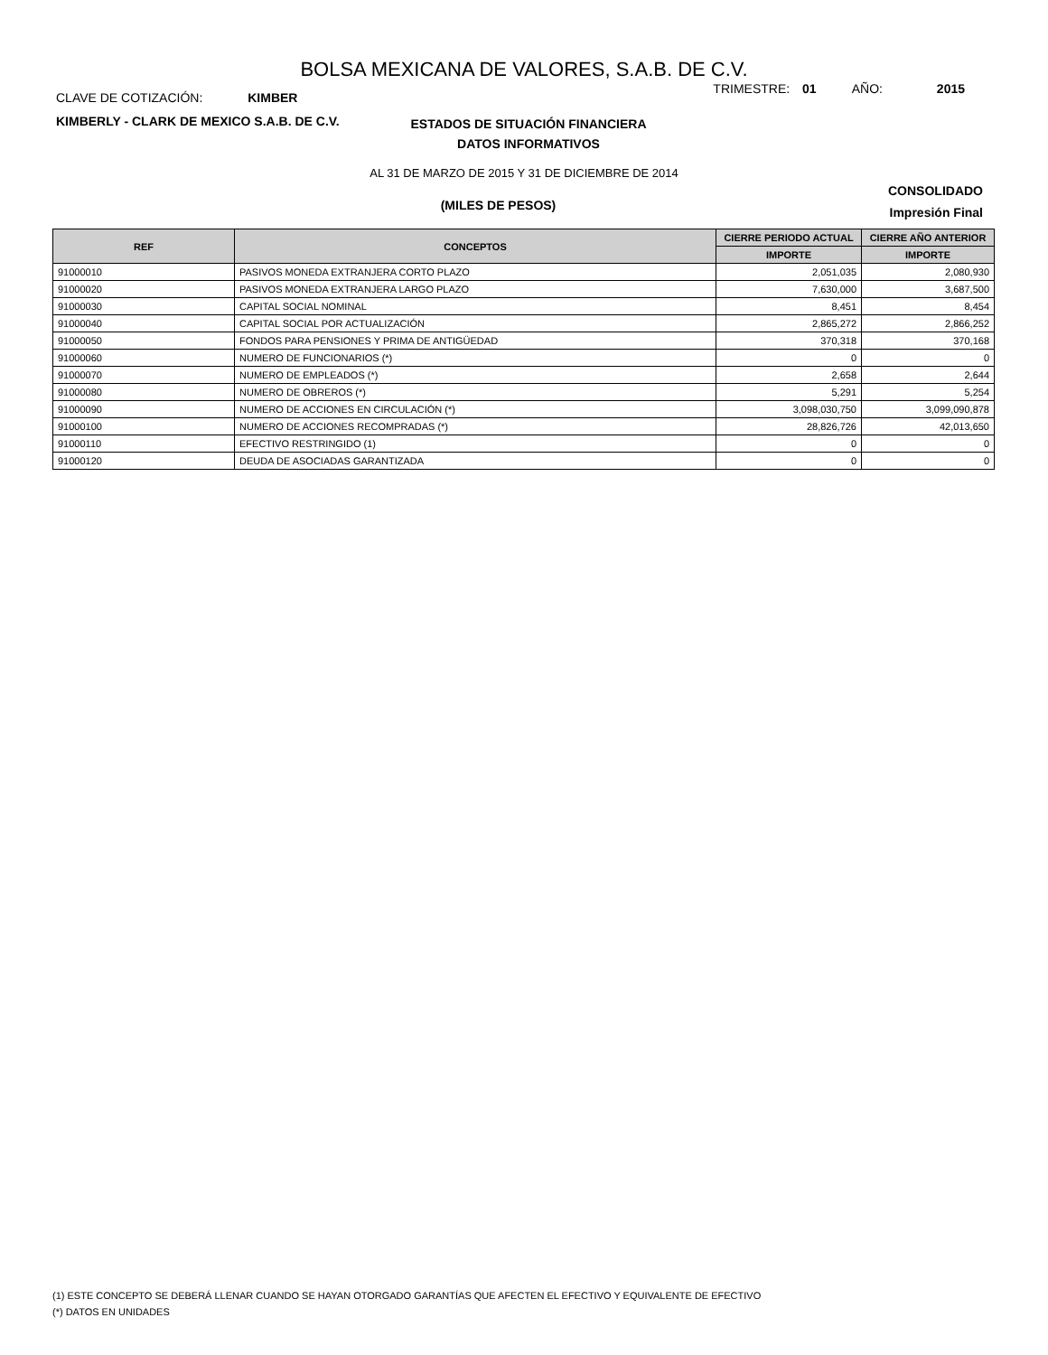BOLSA MEXICANA DE VALORES, S.A.B. DE C.V.
CLAVE DE COTIZACIÓN: KIMBER
TRIMESTRE: 01 AÑO: 2015
KIMBERLY - CLARK DE MEXICO S.A.B. DE C.V.
ESTADOS DE SITUACIÓN FINANCIERA
DATOS INFORMATIVOS
AL 31 DE MARZO DE 2015 Y 31 DE DICIEMBRE DE 2014
(MILES DE PESOS)
CONSOLIDADO
Impresión Final
| REF | CONCEPTOS | CIERRE PERIODO ACTUAL | CIERRE AÑO ANTERIOR |
| --- | --- | --- | --- |
| | | IMPORTE | IMPORTE |
| 91000010 | PASIVOS MONEDA EXTRANJERA CORTO PLAZO | 2,051,035 | 2,080,930 |
| 91000020 | PASIVOS MONEDA EXTRANJERA LARGO PLAZO | 7,630,000 | 3,687,500 |
| 91000030 | CAPITAL SOCIAL NOMINAL | 8,451 | 8,454 |
| 91000040 | CAPITAL SOCIAL POR ACTUALIZACIÓN | 2,865,272 | 2,866,252 |
| 91000050 | FONDOS PARA PENSIONES Y PRIMA DE ANTIGÜEDAD | 370,318 | 370,168 |
| 91000060 | NUMERO DE FUNCIONARIOS (*) | 0 | 0 |
| 91000070 | NUMERO DE EMPLEADOS (*) | 2,658 | 2,644 |
| 91000080 | NUMERO DE OBREROS (*) | 5,291 | 5,254 |
| 91000090 | NUMERO DE ACCIONES EN CIRCULACIÓN (*) | 3,098,030,750 | 3,099,090,878 |
| 91000100 | NUMERO DE ACCIONES RECOMPRADAS (*) | 28,826,726 | 42,013,650 |
| 91000110 | EFECTIVO RESTRINGIDO (1) | 0 | 0 |
| 91000120 | DEUDA DE ASOCIADAS GARANTIZADA | 0 | 0 |
(1) ESTE CONCEPTO SE DEBERÁ LLENAR CUANDO SE HAYAN OTORGADO GARANTÍAS QUE AFECTEN EL EFECTIVO Y EQUIVALENTE DE EFECTIVO
(*) DATOS EN UNIDADES